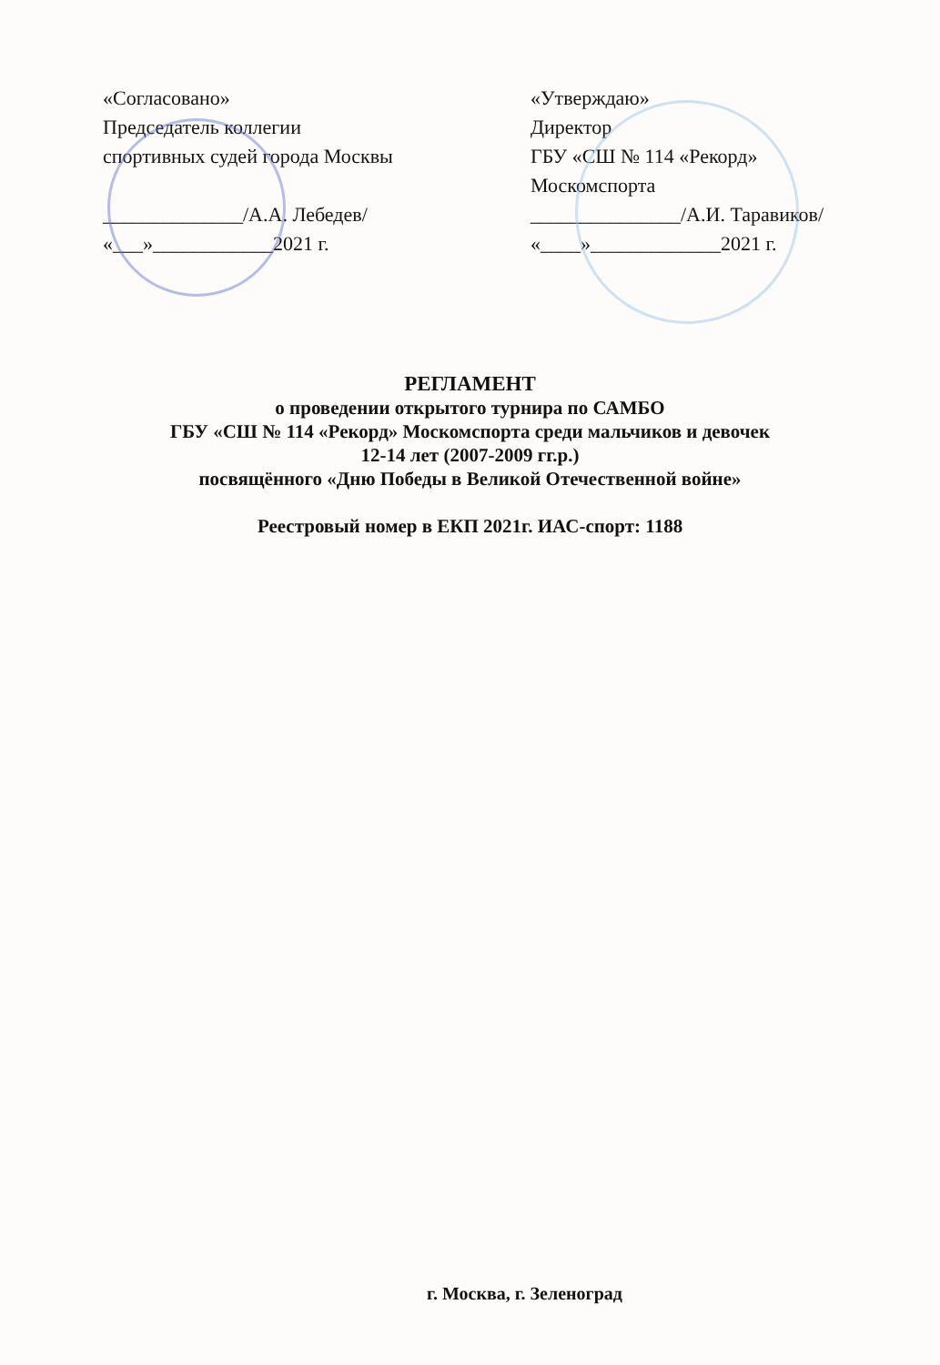«Согласовано»
Председатель коллегии
спортивных судей города Москвы
______________/А.А. Лебедев/
«___»____________2021 г.
«Утверждаю»
Директор
ГБУ «СШ № 114 «Рекорд»
Москомспорта
_______________/А.И. Таравиков/
«____»_____________2021 г.
РЕГЛАМЕНТ
о проведении открытого турнира по САМБО
ГБУ «СШ № 114 «Рекорд» Москомспорта среди мальчиков и девочек
12-14 лет (2007-2009 гг.р.)
посвящённого «Дню Победы в Великой Отечественной войне»
Реестровый номер в ЕКП 2021г. ИАС-спорт: 1188
г. Москва, г. Зеленоград